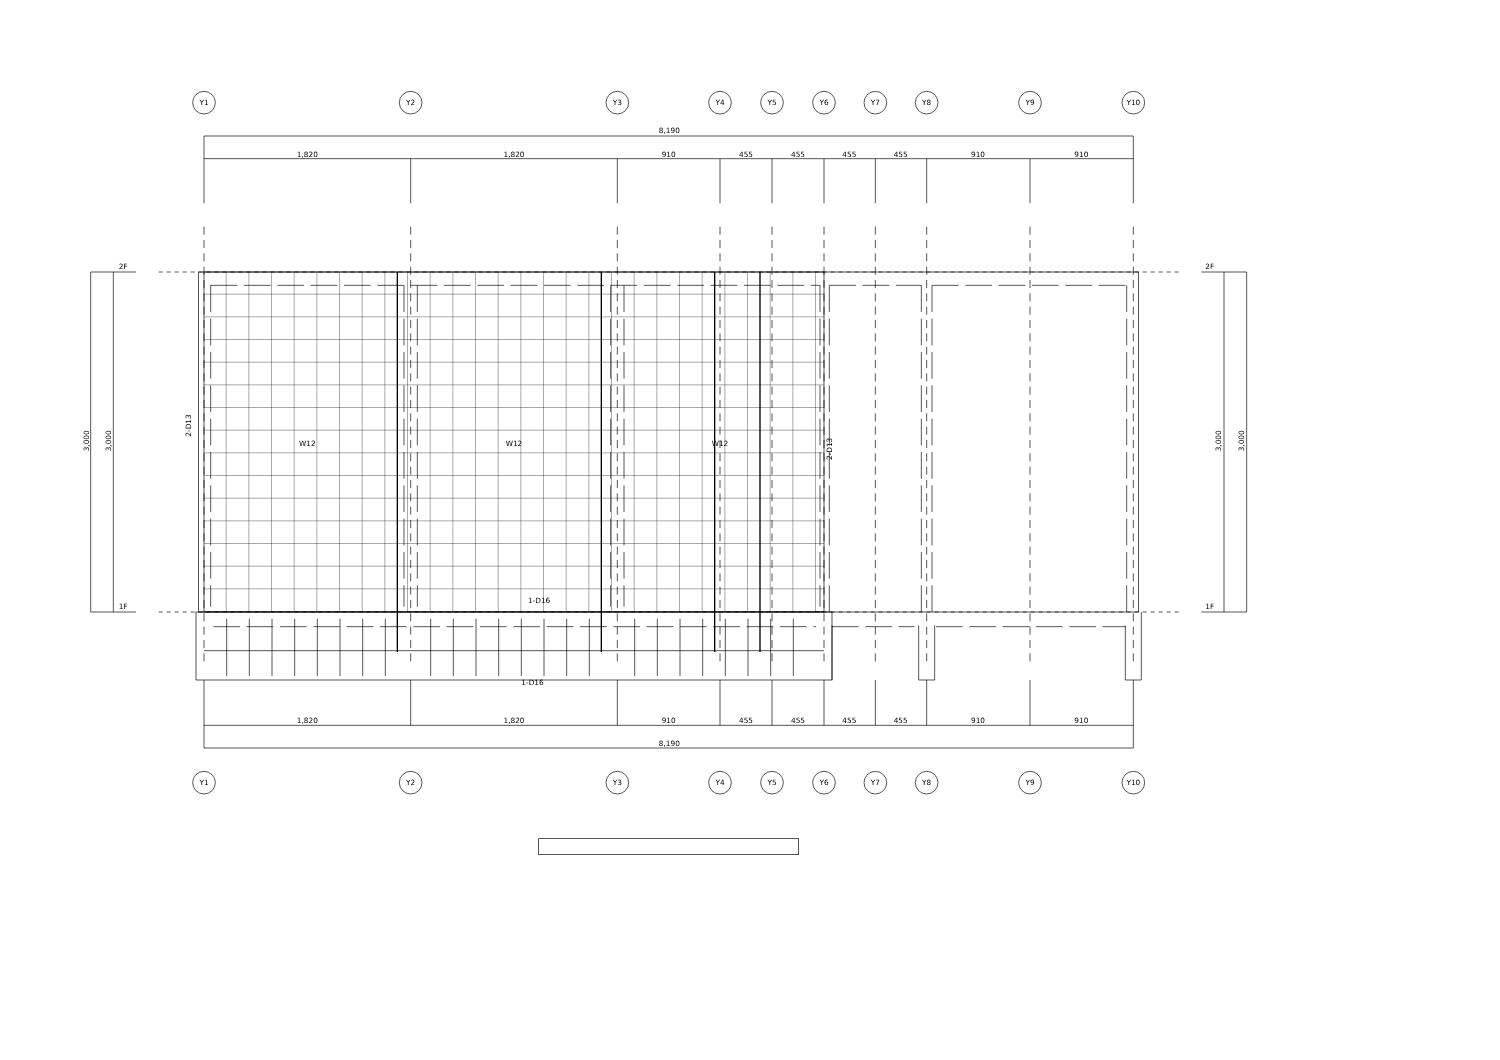Y1
Y2
Y3
Y4
Y5
Y6
Y7
Y8
Y9
Y10
8,190
1,820
1,820
910
455
455
455
455
910
910
W12
W12
W12
1,820
1,820
910
455
455
455
455
910
910
8,190
Y1
Y2
Y3
Y4
Y5
Y6
Y7
Y8
Y9
Y10
2F
1F
2F
1F
1-D16
1-D16
2-D13
2-D13
3,000
3,000
3,000
3,000